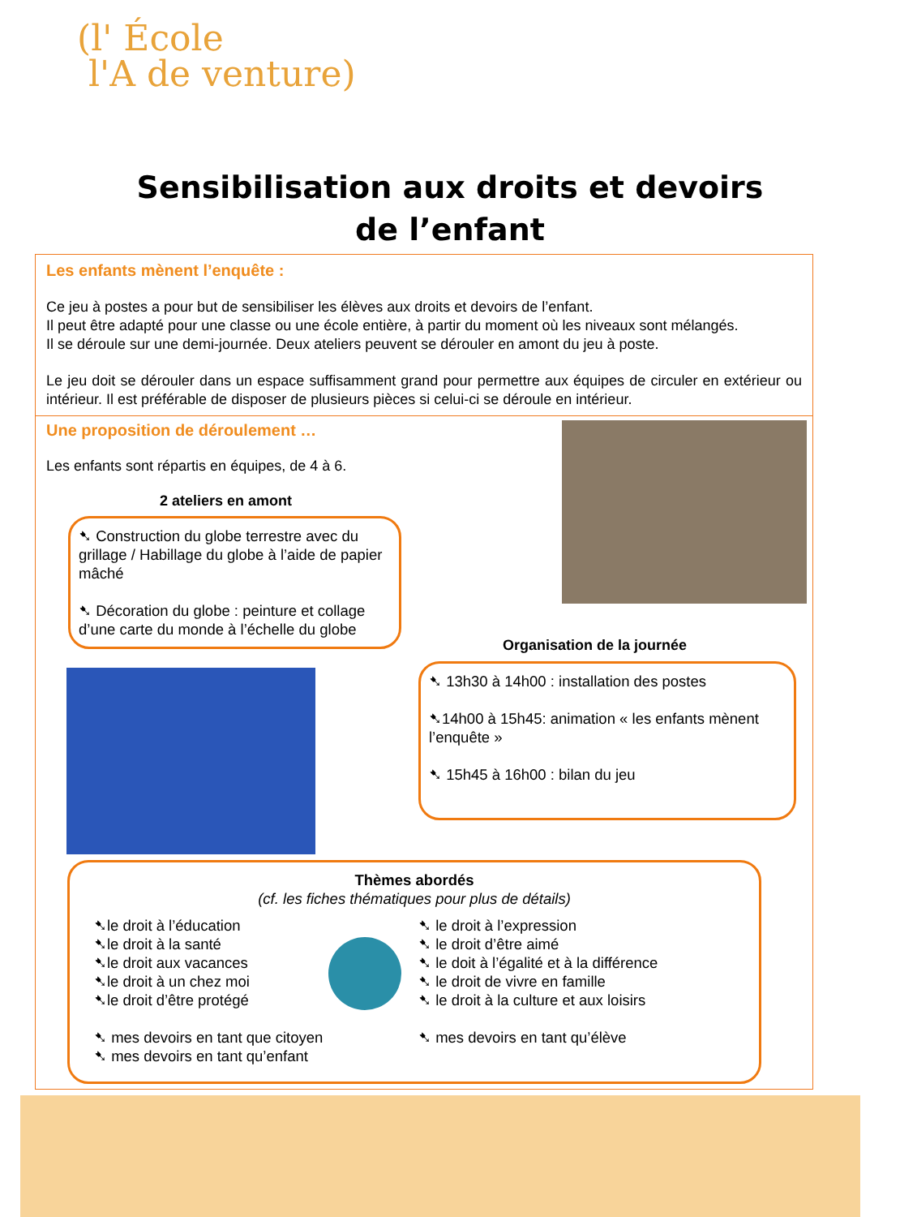(l' École
l'A de venture)
Sensibilisation aux droits et devoirs
de l’enfant
Les enfants mènent l’enquête :
Ce jeu à postes a pour but de sensibiliser les élèves aux droits et devoirs de l’enfant.
Il peut être adapté pour une classe ou une école entière, à partir du moment où les niveaux sont mélangés.
Il se déroule sur une demi-journée. Deux ateliers peuvent se dérouler en amont du jeu à poste.
Le jeu doit se dérouler dans un espace suffisamment grand pour permettre aux équipes de circuler en extérieur ou intérieur. Il est préférable de disposer de plusieurs pièces si celui-ci se déroule en intérieur.
Une proposition de déroulement …
Les enfants sont répartis en équipes, de 4 à 6.
2 ateliers en amont
➷ Construction du globe terrestre avec du grillage / Habillage du globe à l’aide de papier mâché
➷ Décoration du globe : peinture et collage d’une carte du monde à l’échelle du globe
Organisation de la journée
➷ 13h30 à 14h00 : installation des postes
➷14h00 à 15h45: animation « les enfants mènent l’enquête »
➷ 15h45 à 16h00 : bilan du jeu
Thèmes abordés
(cf. les fiches thématiques pour plus de détails)
➷le droit à l’éducation
➷le droit à la santé
➷le droit aux vacances
➷le droit à un chez moi
➷le droit d’être protégé
➷ mes devoirs en tant que citoyen
➷ mes devoirs en tant qu’enfant
➷ le droit à l’expression
➷ le droit d’être aimé
➷ le doit à l’égalité et à la différence
➷ le droit de vivre en famille
➷ le droit à la culture et aux loisirs
➷ mes devoirs en tant qu’élève